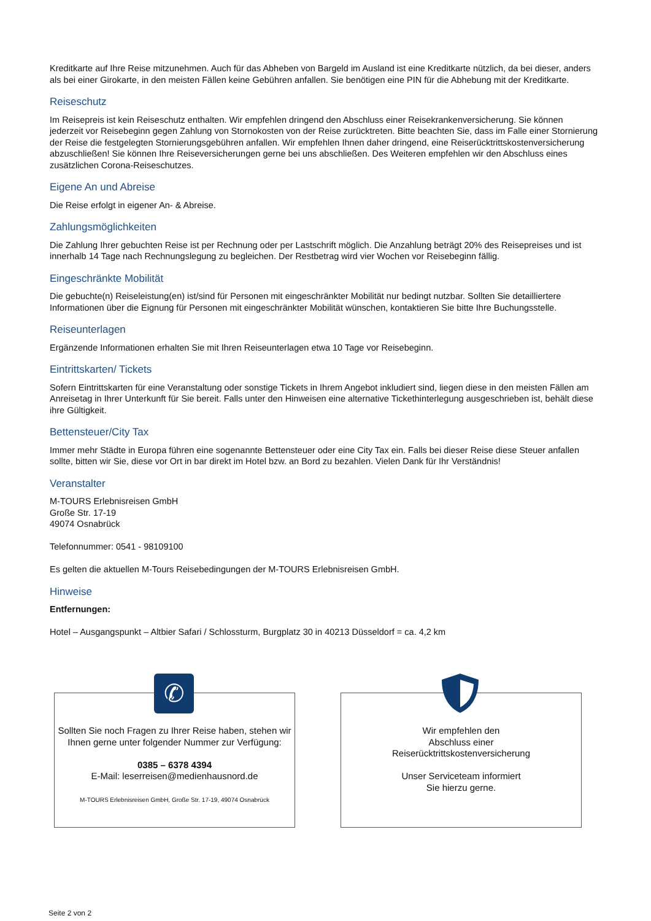Kreditkarte auf Ihre Reise mitzunehmen. Auch für das Abheben von Bargeld im Ausland ist eine Kreditkarte nützlich, da bei dieser, anders als bei einer Girokarte, in den meisten Fällen keine Gebühren anfallen. Sie benötigen eine PIN für die Abhebung mit der Kreditkarte.
Reiseschutz
Im Reisepreis ist kein Reiseschutz enthalten. Wir empfehlen dringend den Abschluss einer Reisekrankenversicherung. Sie können jederzeit vor Reisebeginn gegen Zahlung von Stornokosten von der Reise zurücktreten. Bitte beachten Sie, dass im Falle einer Stornierung der Reise die festgelegten Stornierungsgebühren anfallen. Wir empfehlen Ihnen daher dringend, eine Reiserücktrittskostenversicherung abzuschließen! Sie können Ihre Reiseversicherungen gerne bei uns abschließen. Des Weiteren empfehlen wir den Abschluss eines zusätzlichen Corona-Reiseschutzes.
Eigene An und Abreise
Die Reise erfolgt in eigener An- & Abreise.
Zahlungsmöglichkeiten
Die Zahlung Ihrer gebuchten Reise ist per Rechnung oder per Lastschrift möglich. Die Anzahlung beträgt 20% des Reisepreises und ist innerhalb 14 Tage nach Rechnungslegung zu begleichen. Der Restbetrag wird vier Wochen vor Reisebeginn fällig.
Eingeschränkte Mobilität
Die gebuchte(n) Reiseleistung(en) ist/sind für Personen mit eingeschränkter Mobilität nur bedingt nutzbar. Sollten Sie detailliertere Informationen über die Eignung für Personen mit eingeschränkter Mobilität wünschen, kontaktieren Sie bitte Ihre Buchungsstelle.
Reiseunterlagen
Ergänzende Informationen erhalten Sie mit Ihren Reiseunterlagen etwa 10 Tage vor Reisebeginn.
Eintrittskarten/ Tickets
Sofern Eintrittskarten für eine Veranstaltung oder sonstige Tickets in Ihrem Angebot inkludiert sind, liegen diese in den meisten Fällen am Anreisetag in Ihrer Unterkunft für Sie bereit. Falls unter den Hinweisen eine alternative Tickethinterlegung ausgeschrieben ist, behält diese ihre Gültigkeit.
Bettensteuer/City Tax
Immer mehr Städte in Europa führen eine sogenannte Bettensteuer oder eine City Tax ein. Falls bei dieser Reise diese Steuer anfallen sollte, bitten wir Sie, diese vor Ort in bar direkt im Hotel bzw. an Bord zu bezahlen. Vielen Dank für Ihr Verständnis!
Veranstalter
M-TOURS Erlebnisreisen GmbH
Große Str. 17-19
49074 Osnabrück
Telefonnummer: 0541 - 98109100
Es gelten die aktuellen M-Tours Reisebedingungen der M-TOURS Erlebnisreisen GmbH.
Hinweise
Entfernungen:
Hotel – Ausgangspunkt – Altbier Safari / Schlossturm, Burgplatz 30 in 40213 Düsseldorf = ca. 4,2 km
✆
Sollten Sie noch Fragen zu Ihrer Reise haben, stehen wir Ihnen gerne unter folgender Nummer zur Verfügung:
0385 – 6378 4394
E-Mail: leserreisen@medienhausnord.de
M-TOURS Erlebnisreisen GmbH, Große Str. 17-19, 49074 Osnabrück
Wir empfehlen den
Abschluss einer
Reiserücktrittskostenversicherung
Unser Serviceteam informiert
Sie hierzu gerne.
Seite 2 von 2